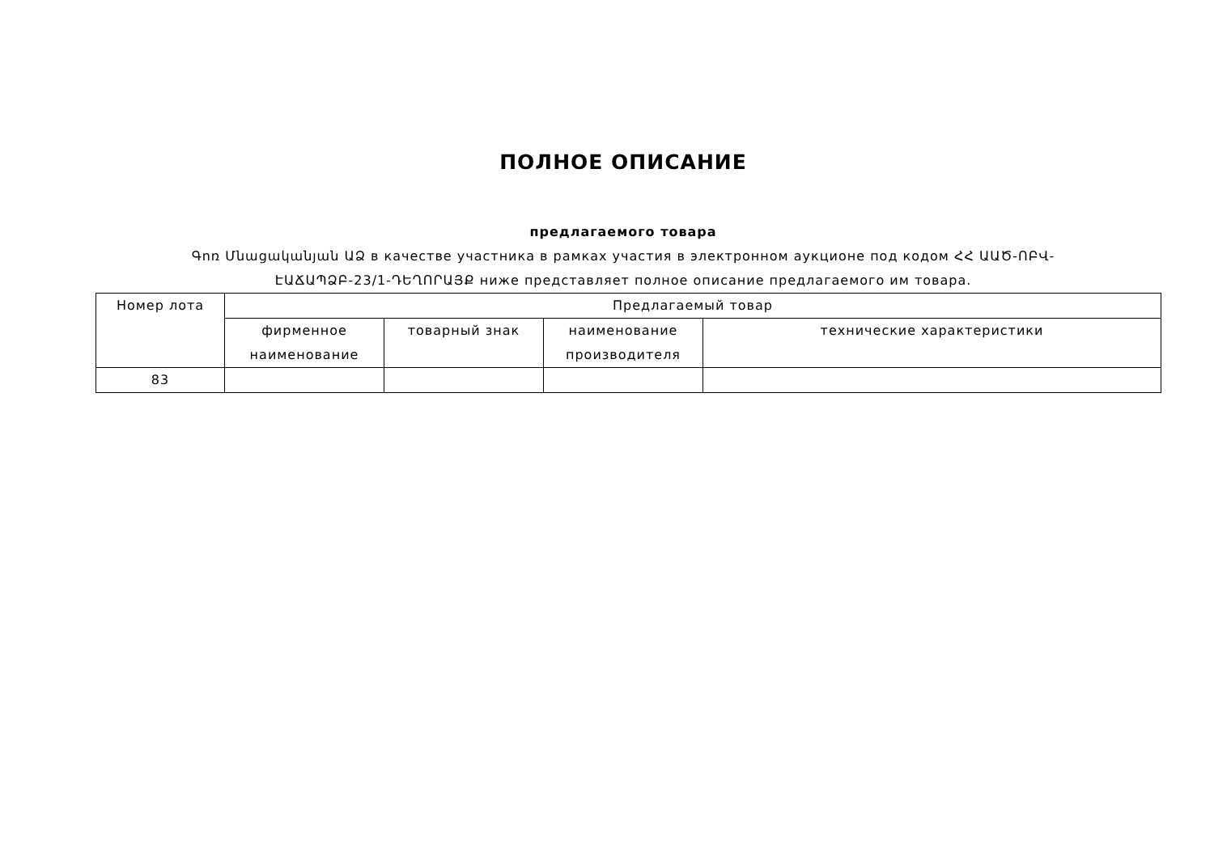ПОЛНОЕ ОПИСАНИЕ
предлагаемого товара
Գոռ Մնացականյան ԱՁ в качестве участника в рамках участия в электронном аукционе под кодом ՀՀ ԱԱԾ-ՈԲՎ-ԷԱՃԱՊՁԲ-23/1-ԴԵՂՈՐԱՅՔ ниже представляет полное описание предлагаемого им товара.
| Номер лота | Предлагаемый товар | | | |
| --- | --- | --- | --- | --- |
| | фирменное наименование | товарный знак | наименование производителя | технические характеристики |
| 83 | | | | |